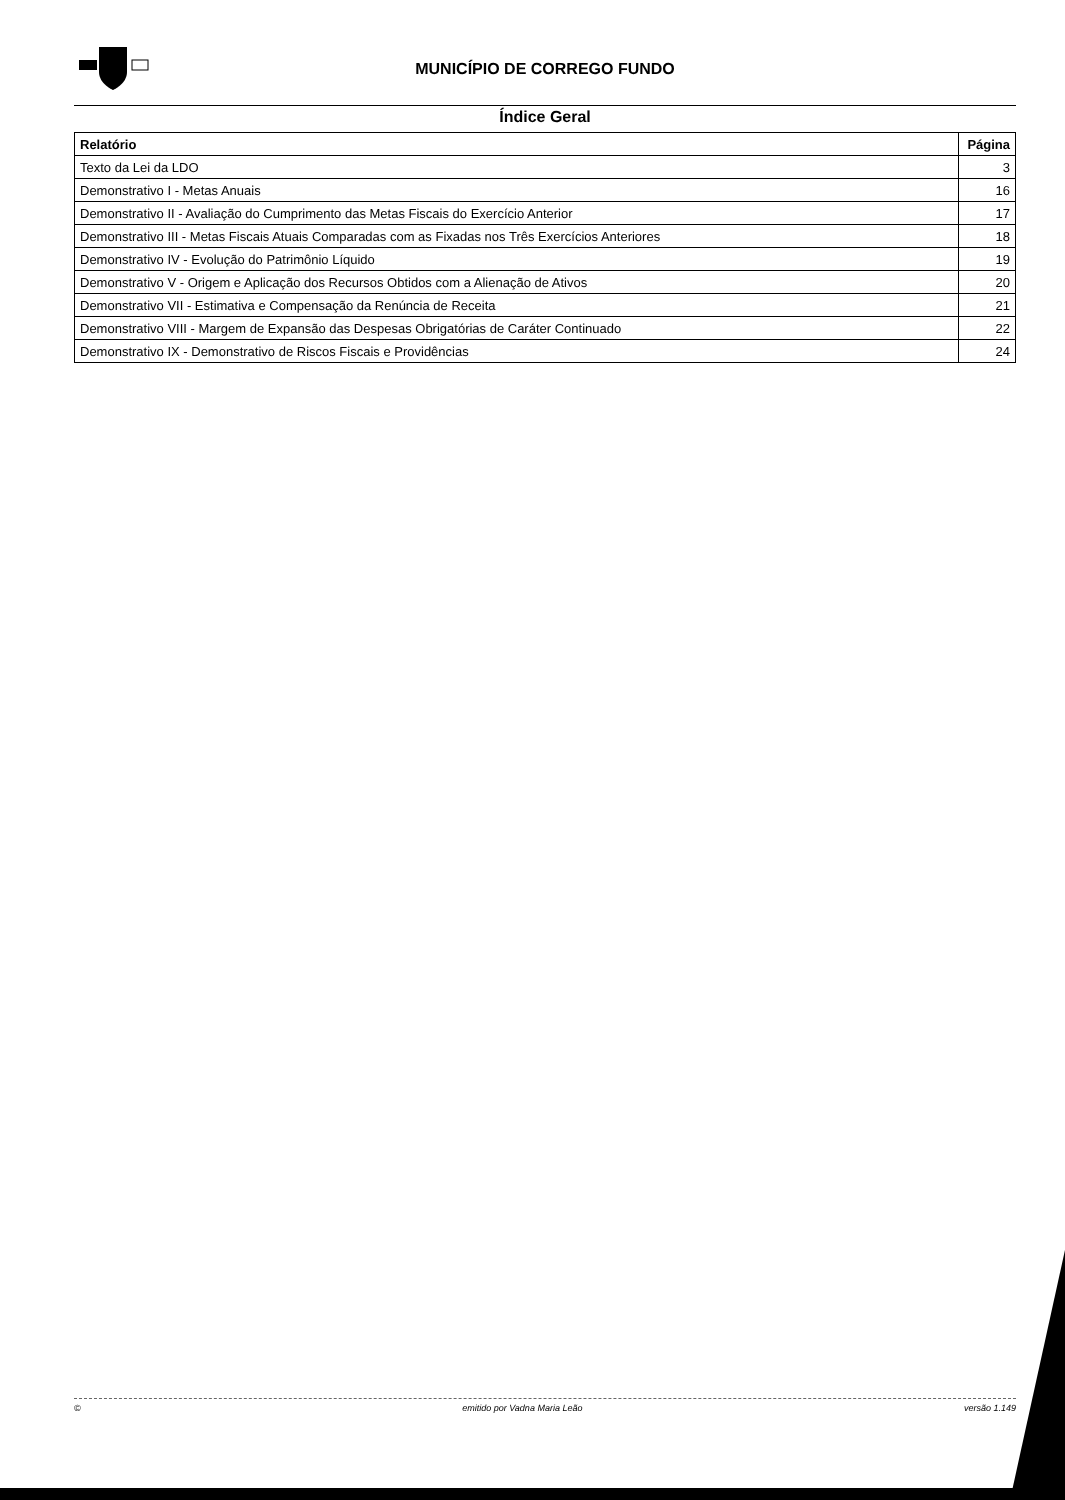MUNICÍPIO DE CORREGO FUNDO
Índice Geral
| Relatório | Página |
| --- | --- |
| Texto da Lei da LDO | 3 |
| Demonstrativo I - Metas Anuais | 16 |
| Demonstrativo II - Avaliação do Cumprimento das Metas Fiscais do Exercício Anterior | 17 |
| Demonstrativo III - Metas Fiscais Atuais Comparadas com as Fixadas nos Três Exercícios Anteriores | 18 |
| Demonstrativo IV - Evolução do Patrimônio Líquido | 19 |
| Demonstrativo V - Origem e Aplicação dos Recursos Obtidos com a Alienação de Ativos | 20 |
| Demonstrativo VII - Estimativa e Compensação da Renúncia de Receita | 21 |
| Demonstrativo VIII - Margem de Expansão das Despesas Obrigatórias de Caráter Continuado | 22 |
| Demonstrativo IX - Demonstrativo de Riscos Fiscais e Providências | 24 |
© emitido por Vadna Maria Leão versão 1.149